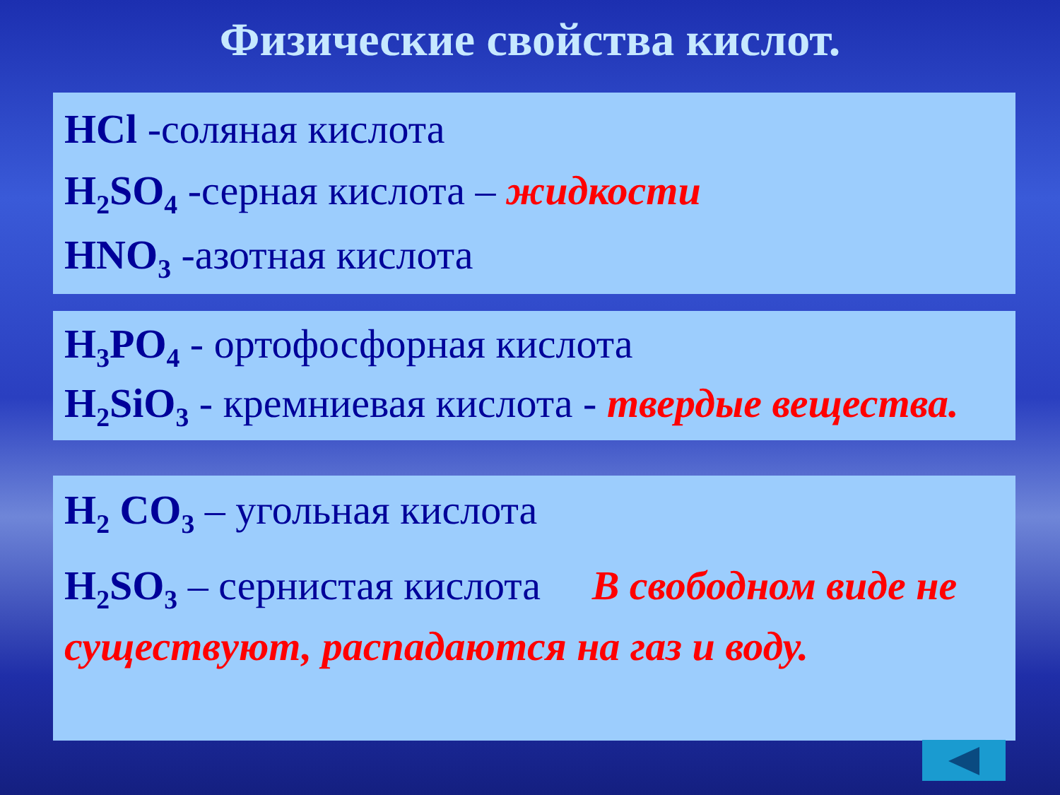Физические свойства кислот.
HCl -соляная кислота
H<sub>2</sub>SO<sub>4</sub> -серная кислота – жидкости
HNO<sub>3</sub> -азотная кислота
H<sub>3</sub>PO<sub>4</sub> - ортофосфорная кислота
H<sub>2</sub>SiO<sub>3</sub> - кремниевая кислота - твердые вещества.
H<sub>2</sub> CO<sub>3</sub> – угольная кислота
H<sub>2</sub>SO<sub>3</sub> – сернистая кислота В свободном виде не существуют, распадаются на газ и воду.